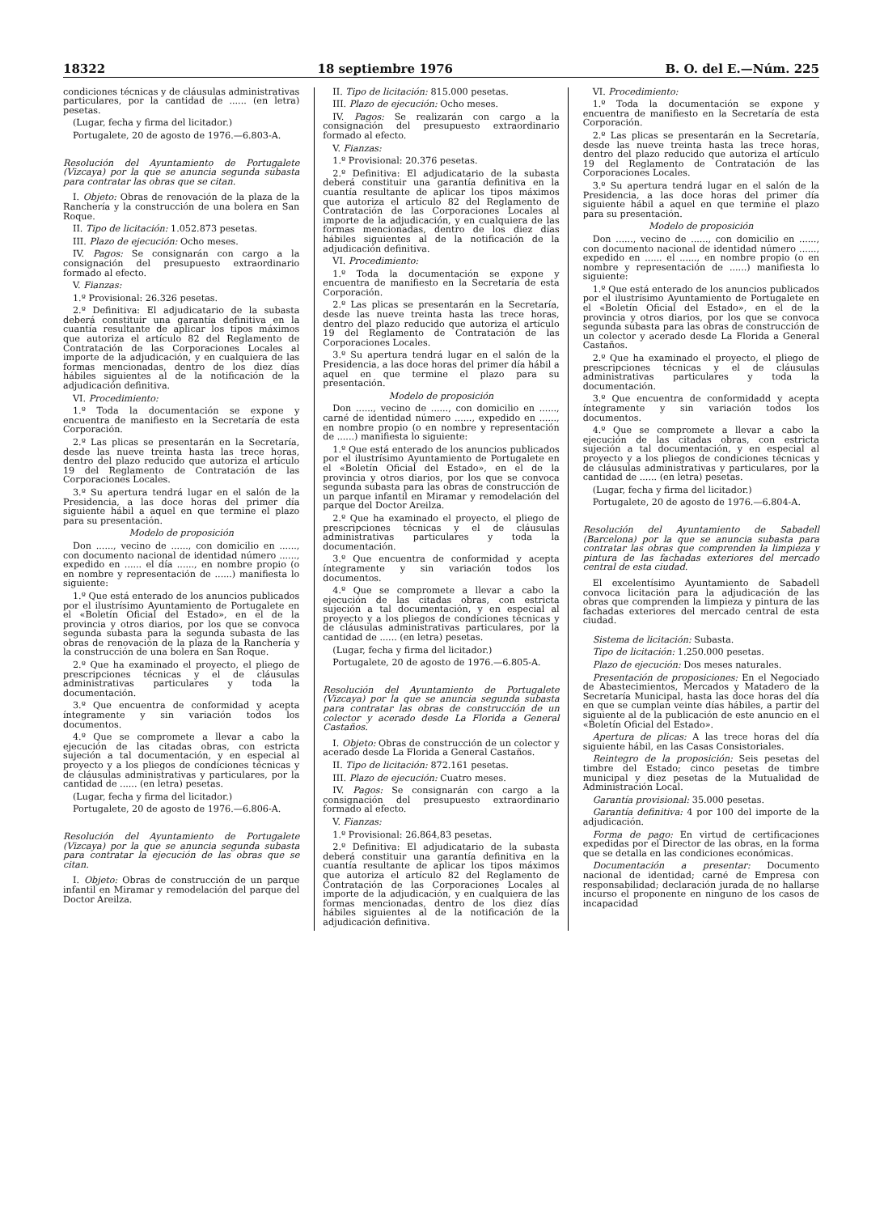18322 18 septiembre 1976 B. O. del E.—Núm. 225
condiciones técnicas y de cláusulas administrativas particulares, por la cantidad de ...... (en letra) pesetas.
(Lugar, fecha y firma del licitador.)
Portugalete, 20 de agosto de 1976.—6.803-A.
Resolución del Ayuntamiento de Portugalete (Vizcaya) por la que se anuncia segunda subasta para contratar las obras que se citan.
I. Objeto: Obras de renovación de la plaza de la Ranchería y la construcción de una bolera en San Roque.
II. Tipo de licitación: 1.052.873 pesetas.
III. Plazo de ejecución: Ocho meses.
IV. Pagos: Se consignarán con cargo a la consignación del presupuesto extraordinario formado al efecto.
V. Fianzas:
1.º Provisional: 26.326 pesetas.
2.º Definitiva: El adjudicatario de la subasta deberá constituir una garantía definitiva en la cuantía resultante de aplicar los tipos máximos que autoriza el artículo 82 del Reglamento de Contratación de las Corporaciones Locales al importe de la adjudicación, y en cualquiera de las formas mencionadas, dentro de los diez días hábiles siguientes al de la notificación de la adjudicación definitiva.
VI. Procedimiento:
1.º Toda la documentación se expone y encuentra de manifiesto en la Secretaría de esta Corporación.
2.º Las plicas se presentarán en la Secretaría, desde las nueve treinta hasta las trece horas, dentro del plazo reducido que autoriza el artículo 19 del Reglamento de Contratación de las Corporaciones Locales.
3.º Su apertura tendrá lugar en el salón de la Presidencia, a las doce horas del primer día siguiente hábil a aquel en que termine el plazo para su presentación.
Modelo de proposición
Don ......, vecino de ......, con domicilio en ......, con documento nacional de identidad número ......, expedido en ...... el día ......, en nombre propio (o en nombre y representación de ......) manifiesta lo siguiente:
1.º Que está enterado de los anuncios publicados por el ilustrísimo Ayuntamiento de Portugalete en el «Boletín Oficial del Estado», en el de la provincia y otros diarios, por los que se convoca segunda subasta para la segunda subasta de las obras de renovación de la plaza de la Ranchería y la construcción de una bolera en San Roque.
2.º Que ha examinado el proyecto, el pliego de prescripciones técnicas y el de cláusulas administrativas particulares y toda la documentación.
3.º Que encuentra de conformidad y acepta íntegramente y sin variación todos los documentos.
4.º Que se compromete a llevar a cabo la ejecución de las citadas obras, con estricta sujeción a tal documentación, y en especial al proyecto y a los pliegos de condiciones técnicas y de cláusulas administrativas y particulares, por la cantidad de ...... (en letra) pesetas.
(Lugar, fecha y firma del licitador.)
Portugalete, 20 de agosto de 1976.—6.806-A.
Resolución del Ayuntamiento de Portugalete (Vizcaya) por la que se anuncia segunda subasta para contratar la ejecución de las obras que se citan.
I. Objeto: Obras de construcción de un parque infantil en Miramar y remodelación del parque del Doctor Areilza.
II. Tipo de licitación: 815.000 pesetas.
III. Plazo de ejecución: Ocho meses.
IV. Pagos: Se realizarán con cargo a la consignación del presupuesto extraordinario formado al efecto.
V. Fianzas:
1.º Provisional: 20.376 pesetas.
2.º Definitiva: El adjudicatario de la subasta deberá constituir una garantía definitiva en la cuantía resultante de aplicar los tipos máximos que autoriza el artículo 82 del Reglamento de Contratación de las Corporaciones Locales al importe de la adjudicación, y en cualquiera de las formas mencionadas, dentro de los diez días hábiles siguientes al de la notificación de la adjudicación definitiva.
VI. Procedimiento:
1.º Toda la documentación se expone y encuentra de manifiesto en la Secretaría de esta Corporación.
2.º Las plicas se presentarán en la Secretaría, desde las nueve treinta hasta las trece horas, dentro del plazo reducido que autoriza el artículo 19 del Reglamento de Contratación de las Corporaciones Locales.
3.º Su apertura tendrá lugar en el salón de la Presidencia, a las doce horas del primer día hábil a aquel en que termine el plazo para su presentación.
Modelo de proposición
Don ......, vecino de ......, con domicilio en ......, carné de identidad número ......, expedido en ......, en nombre propio (o en nombre y representación de ......) manifiesta lo siguiente:
1.º Que está enterado de los anuncios publicados por el ilustrísimo Ayuntamiento de Portugalete en el «Boletín Oficial del Estado», en el de la provincia y otros diarios, por los que se convoca segunda subasta para las obras de construcción de un parque infantil en Miramar y remodelación del parque del Doctor Areilza.
2.º Que ha examinado el proyecto, el pliego de prescripciones técnicas y el de cláusulas administrativas particulares y toda la documentación.
3.º Que encuentra de conformidad y acepta íntegramente y sin variación todos los documentos.
4.º Que se compromete a llevar a cabo la ejecución de las citadas obras, con estricta sujeción a tal documentación, y en especial al proyecto y a los pliegos de condiciones técnicas y de cláusulas administrativas particulares, por la cantidad de ...... (en letra) pesetas.
(Lugar, fecha y firma del licitador.)
Portugalete, 20 de agosto de 1976.—6.805-A.
Resolución del Ayuntamiento de Portugalete (Vizcaya) por la que se anuncia segunda subasta para contratar las obras de construcción de un colector y acerado desde La Florida a General Castaños.
I. Objeto: Obras de construcción de un colector y acerado desde La Florida a General Castaños.
II. Tipo de licitación: 872.161 pesetas.
III. Plazo de ejecución: Cuatro meses.
IV. Pagos: Se consignarán con cargo a la consignación del presupuesto extraordinario formado al efecto.
V. Fianzas:
1.º Provisional: 26.864,83 pesetas.
2.º Definitiva: El adjudicatario de la subasta deberá constituir una garantía definitiva en la cuantía resultante de aplicar los tipos máximos que autoriza el artículo 82 del Reglamento de Contratación de las Corporaciones Locales al importe de la adjudicación, y en cualquiera de las formas mencionadas, dentro de los diez días hábiles siguientes al de la notificación de la adjudicación definitiva.
VI. Procedimiento:
1.º Toda la documentación se expone y encuentra de manifiesto en la Secretaría de esta Corporación.
2.º Las plicas se presentarán en la Secretaría, desde las nueve treinta hasta las trece horas, dentro del plazo reducido que autoriza el artículo 19 del Reglamento de Contratación de las Corporaciones Locales.
3.º Su apertura tendrá lugar en el salón de la Presidencia, a las doce horas del primer día siguiente hábil a aquel en que termine el plazo para su presentación.
Modelo de proposición
Don ......, vecino de ......, con domicilio en ......, con documento nacional de identidad número ......, expedido en ...... el ......, en nombre propio (o en nombre y representación de ......) manifiesta lo siguiente:
1.º Que está enterado de los anuncios publicados por el ilustrísimo Ayuntamiento de Portugalete en el «Boletín Oficial del Estado», en el de la provincia y otros diarios, por los que se convoca segunda subasta para las obras de construcción de un colector y acerado desde La Florida a General Castaños.
2.º Que ha examinado el proyecto, el pliego de prescripciones técnicas y el de cláusulas administrativas particulares y toda la documentación.
3.º Que encuentra de conformidadd y acepta íntegramente y sin variación todos los documentos.
4.º Que se compromete a llevar a cabo la ejecución de las citadas obras, con estricta sujeción a tal documentación, y en especial al proyecto y a los pliegos de condiciones técnicas y de cláusulas administrativas y particulares, por la cantidad de ...... (en letra) pesetas.
(Lugar, fecha y firma del licitador.)
Portugalete, 20 de agosto de 1976.—6.804-A.
Resolución del Ayuntamiento de Sabadell (Barcelona) por la que se anuncia subasta para contratar las obras que comprenden la limpieza y pintura de las fachadas exteriores del mercado central de esta ciudad.
El excelentísimo Ayuntamiento de Sabadell convoca licitación para la adjudicación de las obras que comprenden la limpieza y pintura de las fachadas exteriores del mercado central de esta ciudad.
Sistema de licitación: Subasta.
Tipo de licitación: 1.250.000 pesetas.
Plazo de ejecución: Dos meses naturales.
Presentación de proposiciones: En el Negociado de Abastecimientos, Mercados y Matadero de la Secretaría Municipal, hasta las doce horas del día en que se cumplan veinte días hábiles, a partir del siguiente al de la publicación de este anuncio en el «Boletín Oficial del Estado».
Apertura de plicas: A las trece horas del día siguiente hábil, en las Casas Consistoriales.
Reintegro de la proposición: Seis pesetas del timbre del Estado; cinco pesetas de timbre municipal y diez pesetas de la Mutualidad de Administración Local.
Garantía provisional: 35.000 pesetas.
Garantía definitiva: 4 por 100 del importe de la adjudicación.
Forma de pago: En virtud de certificaciones expedidas por el Director de las obras, en la forma que se detalla en las condiciones económicas.
Documentación a presentar: Documento nacional de identidad; carné de Empresa con responsabilidad; declaración jurada de no hallarse incurso el proponente en ninguno de los casos de incapacidad